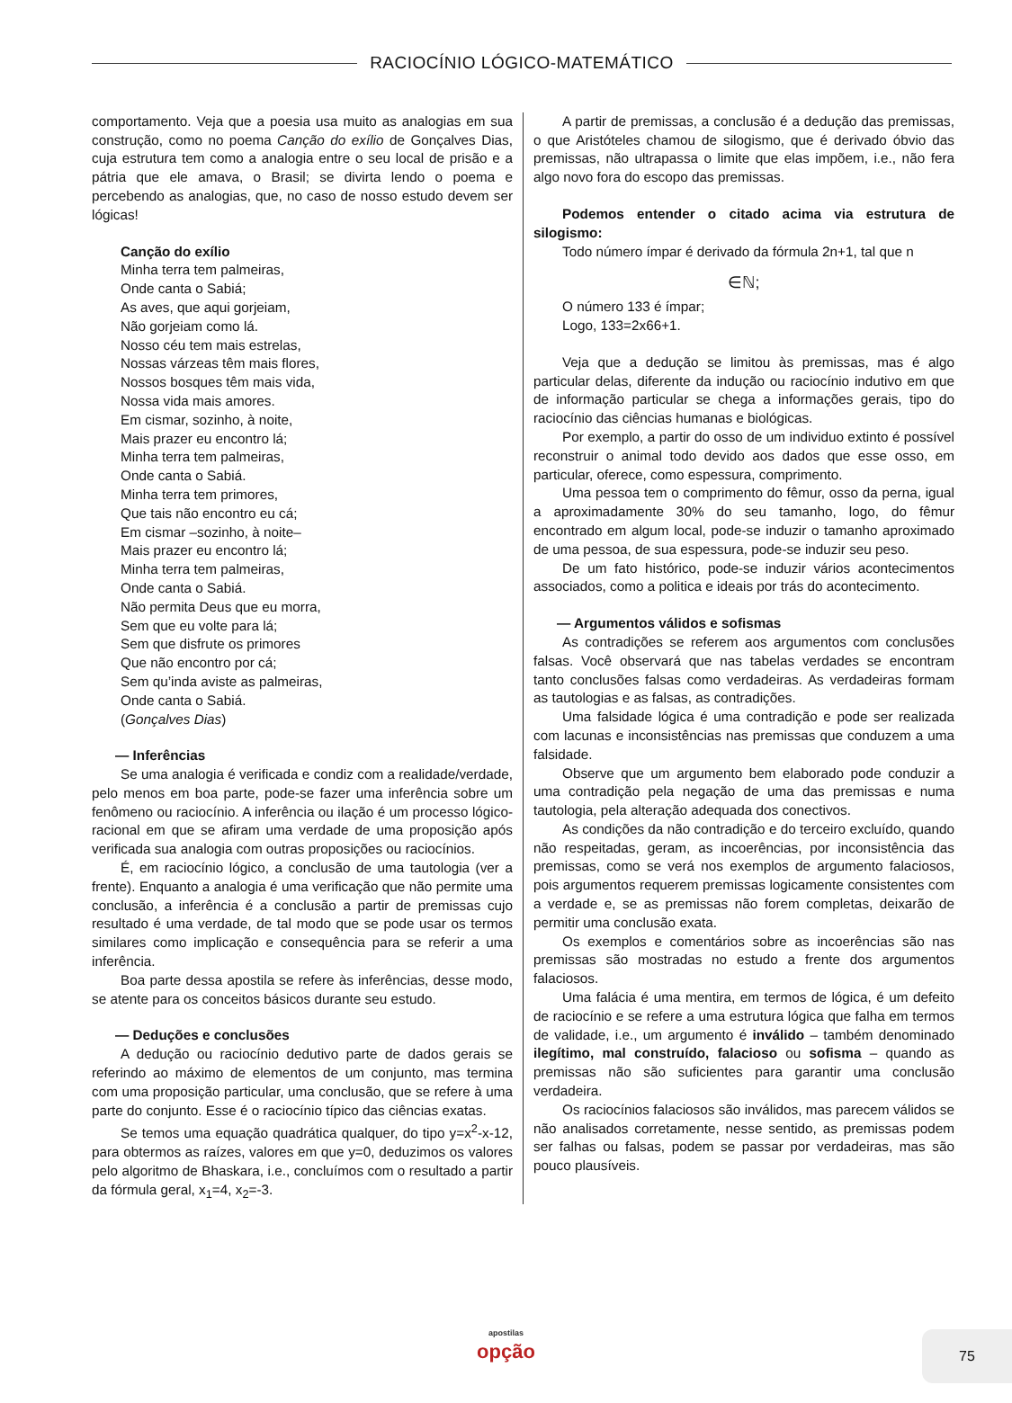RACIOCÍNIO LÓGICO-MATEMÁTICO
comportamento. Veja que a poesia usa muito as analogias em sua construção, como no poema Canção do exílio de Gonçalves Dias, cuja estrutura tem como a analogia entre o seu local de prisão e a pátria que ele amava, o Brasil; se divirta lendo o poema e percebendo as analogias, que, no caso de nosso estudo devem ser lógicas!
Canção do exílio
Minha terra tem palmeiras,
Onde canta o Sabiá;
As aves, que aqui gorjeiam,
Não gorjeiam como lá.
Nosso céu tem mais estrelas,
Nossas várzeas têm mais flores,
Nossos bosques têm mais vida,
Nossa vida mais amores.
Em cismar, sozinho, à noite,
Mais prazer eu encontro lá;
Minha terra tem palmeiras,
Onde canta o Sabiá.
Minha terra tem primores,
Que tais não encontro eu cá;
Em cismar –sozinho, à noite–
Mais prazer eu encontro lá;
Minha terra tem palmeiras,
Onde canta o Sabiá.
Não permita Deus que eu morra,
Sem que eu volte para lá;
Sem que disfrute os primores
Que não encontro por cá;
Sem qu’inda aviste as palmeiras,
Onde canta o Sabiá.
(Gonçalves Dias)
— Inferências
Se uma analogia é verificada e condiz com a realidade/verdade, pelo menos em boa parte, pode-se fazer uma inferência sobre um fenômeno ou raciocínio. A inferência ou ilação é um processo lógico-racional em que se afiram uma verdade de uma proposição após verificada sua analogia com outras proposições ou raciocínios.
É, em raciocínio lógico, a conclusão de uma tautologia (ver a frente). Enquanto a analogia é uma verificação que não permite uma conclusão, a inferência é a conclusão a partir de premissas cujo resultado é uma verdade, de tal modo que se pode usar os termos similares como implicação e consequência para se referir a uma inferência.
Boa parte dessa apostila se refere às inferências, desse modo, se atente para os conceitos básicos durante seu estudo.
— Deduções e conclusões
A dedução ou raciocínio dedutivo parte de dados gerais se referindo ao máximo de elementos de um conjunto, mas termina com uma proposição particular, uma conclusão, que se refere à uma parte do conjunto. Esse é o raciocínio típico das ciências exatas.
Se temos uma equação quadrática qualquer, do tipo y=x<sup>2</sup>-x-12, para obtermos as raízes, valores em que y=0, deduzimos os valores pelo algoritmo de Bhaskara, i.e., concluímos com o resultado a partir da fórmula geral, x<sub>1</sub>=4, x<sub>2</sub>=-3.
A partir de premissas, a conclusão é a dedução das premissas, o que Aristóteles chamou de silogismo, que é derivado óbvio das premissas, não ultrapassa o limite que elas impõem, i.e., não fera algo novo fora do escopo das premissas.
Podemos entender o citado acima via estrutura de silogismo:
Todo número ímpar é derivado da fórmula 2n+1, tal que n
∈ℕ;
O número 133 é ímpar;
Logo, 133=2x66+1.
Veja que a dedução se limitou às premissas, mas é algo particular delas, diferente da indução ou raciocínio indutivo em que de informação particular se chega a informações gerais, tipo do raciocínio das ciências humanas e biológicas.
Por exemplo, a partir do osso de um individuo extinto é possível reconstruir o animal todo devido aos dados que esse osso, em particular, oferece, como espessura, comprimento.
Uma pessoa tem o comprimento do fêmur, osso da perna, igual a aproximadamente 30% do seu tamanho, logo, do fêmur encontrado em algum local, pode-se induzir o tamanho aproximado de uma pessoa, de sua espessura, pode-se induzir seu peso.
De um fato histórico, pode-se induzir vários acontecimentos associados, como a politica e ideais por trás do acontecimento.
— Argumentos válidos e sofismas
As contradições se referem aos argumentos com conclusões falsas. Você observará que nas tabelas verdades se encontram tanto conclusões falsas como verdadeiras. As verdadeiras formam as tautologias e as falsas, as contradições.
Uma falsidade lógica é uma contradição e pode ser realizada com lacunas e inconsistências nas premissas que conduzem a uma falsidade.
Observe que um argumento bem elaborado pode conduzir a uma contradição pela negação de uma das premissas e numa tautologia, pela alteração adequada dos conectivos.
As condições da não contradição e do terceiro excluído, quando não respeitadas, geram, as incoerências, por inconsistência das premissas, como se verá nos exemplos de argumento falaciosos, pois argumentos requerem premissas logicamente consistentes com a verdade e, se as premissas não forem completas, deixarão de permitir uma conclusão exata.
Os exemplos e comentários sobre as incoerências são nas premissas são mostradas no estudo a frente dos argumentos falaciosos.
Uma falácia é uma mentira, em termos de lógica, é um defeito de raciocínio e se refere a uma estrutura lógica que falha em termos de validade, i.e., um argumento é inválido – também denominado ilegítimo, mal construído, falacioso ou sofisma – quando as premissas não são suficientes para garantir uma conclusão verdadeira.
Os raciocínios falaciosos são inválidos, mas parecem válidos se não analisados corretamente, nesse sentido, as premissas podem ser falhas ou falsas, podem se passar por verdadeiras, mas são pouco plausíveis.
apostilas
opção
75